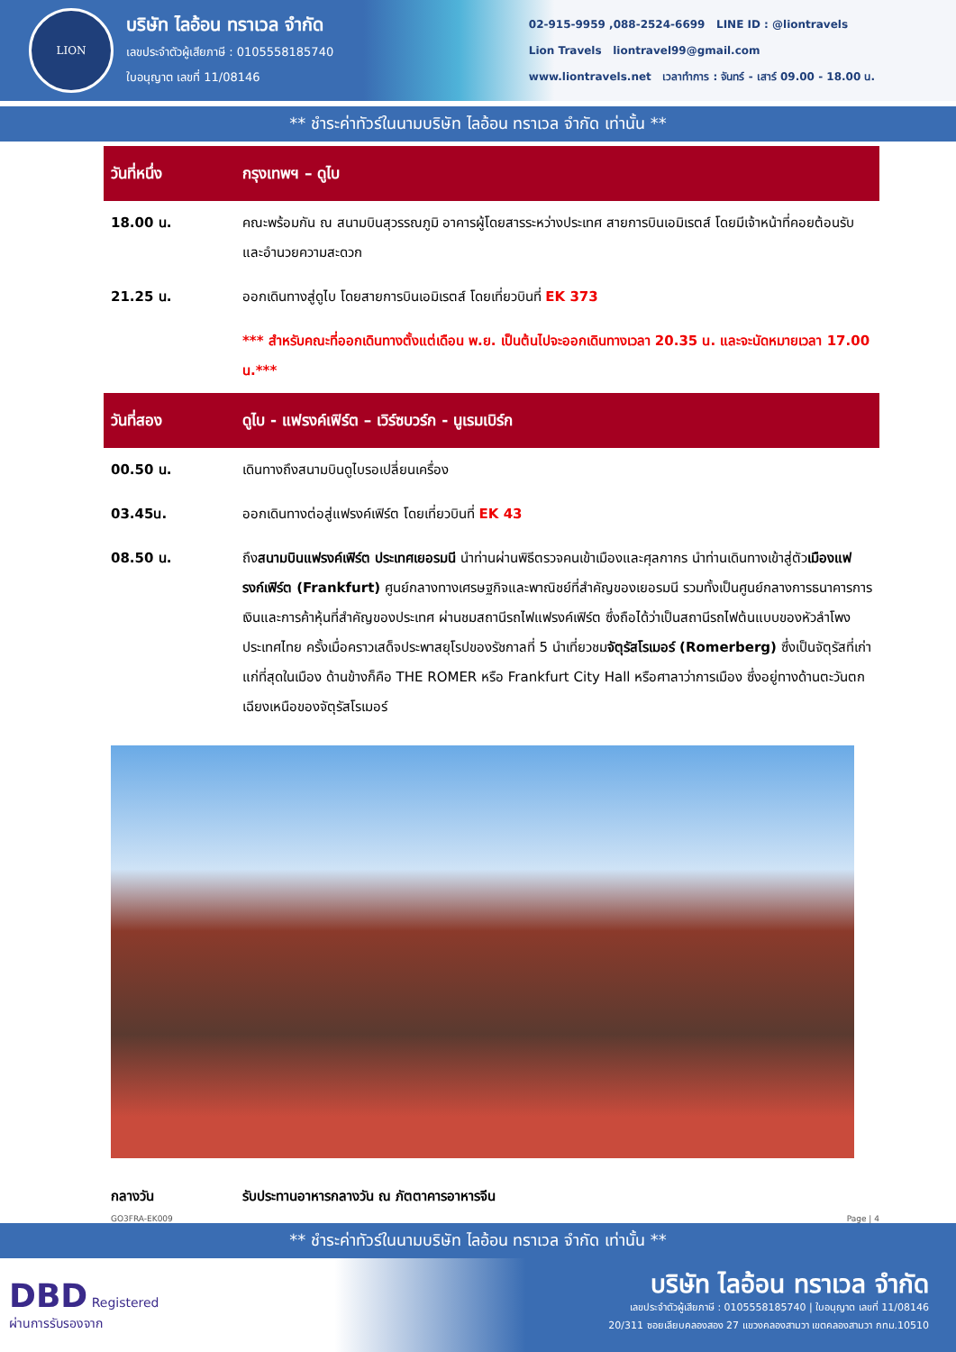LION
บริษัท ไลอ้อน ทราเวล จำกัด
เลขประจำตัวผู้เสียภาษี : 0105558185740
ใบอนุญาต เลขที่ 11/08146
02-915-9959 ,088-2524-6699 LINE ID : @liontravels
Lion Travels liontravel99@gmail.com
www.liontravels.net เวลาทำการ : จันทร์ - เสาร์ 09.00 - 18.00 น.
** ชำระค่าทัวร์ในนามบริษัท ไลอ้อน ทราเวล จำกัด เท่านั้น **
| วันที่หนึ่ง | กรุงเทพฯ – ดูไบ |
| 18.00 น. | คณะพร้อมกัน ณ สนามบินสุวรรณภูมิ อาคารผู้โดยสารระหว่างประเทศ สายการบินเอมิเรตส์ โดยมีเจ้าหน้าที่คอยต้อนรับและอำนวยความสะดวก |
| 21.25 น. | ออกเดินทางสู่ดูไบ โดยสายการบินเอมิเรตส์ โดยเที่ยวบินที่ EK 373 |
| | *** สำหรับคณะที่ออกเดินทางตั้งแต่เดือน พ.ย. เป็นต้นไปจะออกเดินทางเวลา 20.35 น. และจะนัดหมายเวลา 17.00 น.*** |
| วันที่สอง | ดูไบ - แฟรงค์เฟิร์ต – เวิร์ซบวร์ก - นูเรมเบิร์ก |
| 00.50 น. | เดินทางถึงสนามบินดูไบรอเปลี่ยนเครื่อง |
| 03.45น. | ออกเดินทางต่อสู่แฟรงค์เฟิร์ต โดยเที่ยวบินที่ EK 43 |
| 08.50 น. | ถึง สนามบินแฟรงค์เฟิร์ต ประเทศเยอรมนี นำท่านผ่านพิธีตรวจคนเข้าเมืองและศุลกากร นำท่านเดินทางเข้าสู่ตัว เมืองแฟรงก์เฟิร์ต (Frankfurt) ศูนย์กลางทางเศรษฐกิจและพาณิชย์ที่สำคัญของเยอรมนี รวมทั้งเป็นศูนย์กลางการธนาคารการเงินและการค้าหุ้นที่สำคัญของประเทศ ผ่านชมสถานีรถไฟแฟรงค์เฟิร์ต ซึ่งถือได้ว่าเป็นสถานีรถไฟต้นแบบของหัวลำโพงประเทศไทย ครั้งเมื่อคราวเสด็จประพาสยุโรปของรัชกาลที่ 5 นำเที่ยวชม จัตุรัสโรเมอร์ (Romerberg) ซึ่งเป็นจัตุรัสที่เก่าแก่ที่สุดในเมือง ด้านข้างก็คือ THE ROMER หรือ Frankfurt City Hall หรือศาลาว่าการเมือง ซึ่งอยู่ทางด้านตะวันตกเฉียงเหนือของจัตุรัสโรเมอร์ |
| กลางวัน | รับประทานอาหารกลางวัน ณ ภัตตาคารอาหารจีน |
GO3FRA-EK009 Page | 4
** ชำระค่าทัวร์ในนามบริษัท ไลอ้อน ทราเวล จำกัด เท่านั้น **
DBD Registered
ผ่านการรับรองจาก
บริษัท ไลอ้อน ทราเวล จำกัด
เลขประจำตัวผู้เสียภาษี : 0105558185740 | ใบอนุญาต เลขที่ 11/08146
20/311 ซอยเลียบคลองสอง 27 แขวงคลองสามวา เขตคลองสามวา กทม.10510